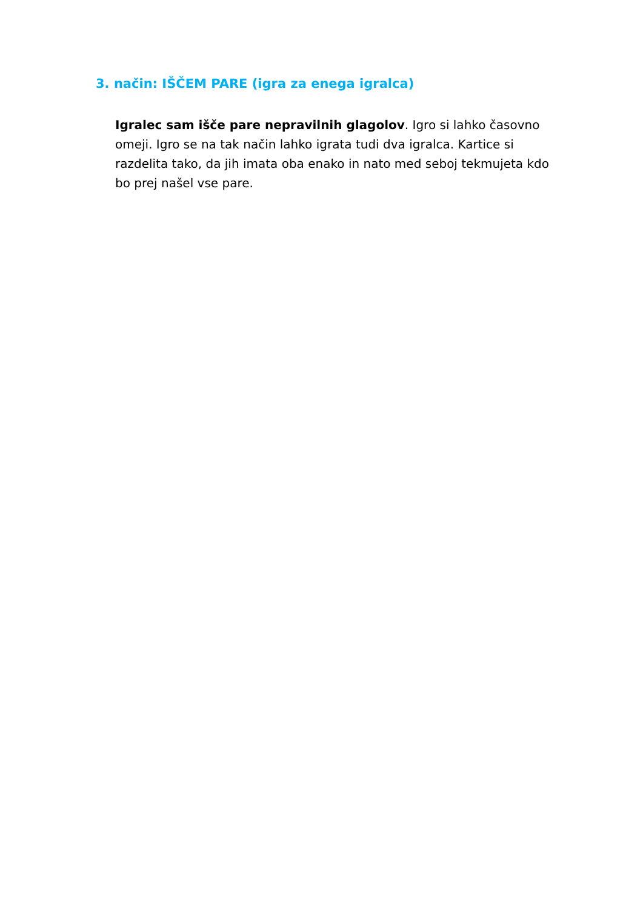3. način: IŠČEM PARE (igra za enega igralca)
Igralec sam išče pare nepravilnih glagolov. Igro si lahko časovno omeji. Igro se na tak način lahko igrata tudi dva igralca. Kartice si razdelita tako, da jih imata oba enako in nato med seboj tekmujeta kdo bo prej našel vse pare.